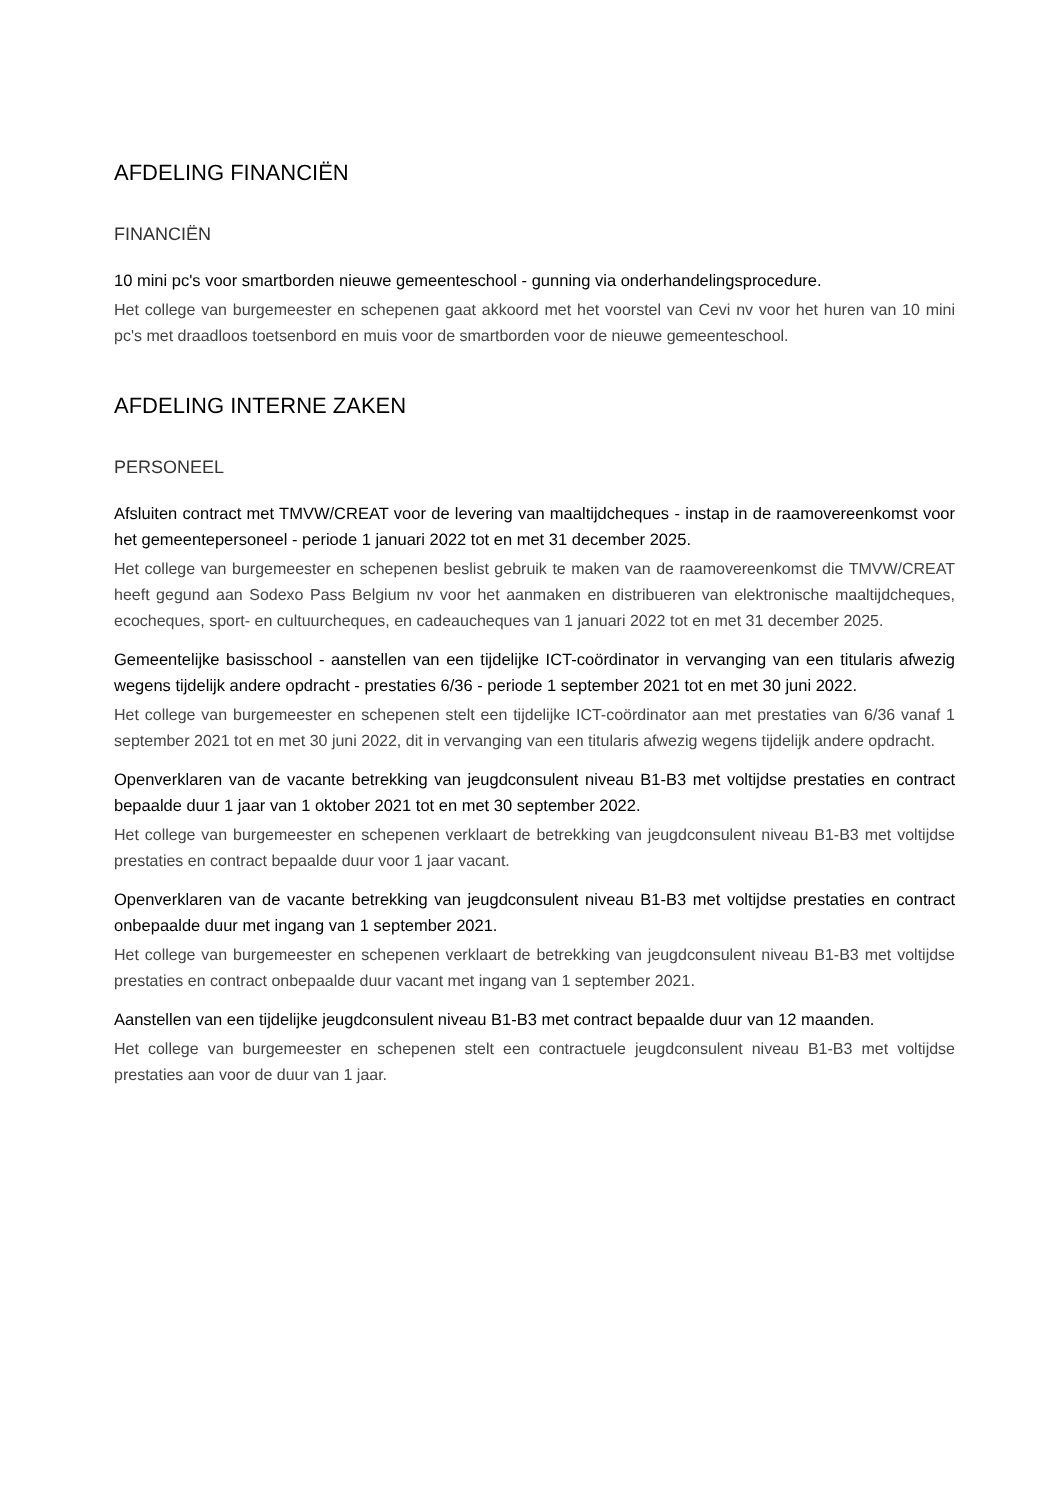AFDELING FINANCIËN
FINANCIËN
10 mini pc's voor smartborden nieuwe gemeenteschool - gunning via onderhandelingsprocedure.
Het college van burgemeester en schepenen gaat akkoord met het voorstel van Cevi nv voor het huren van 10 mini pc's met draadloos toetsenbord en muis voor de smartborden voor de nieuwe gemeenteschool.
AFDELING INTERNE ZAKEN
PERSONEEL
Afsluiten contract met TMVW/CREAT voor de levering van maaltijdcheques - instap in de raamovereenkomst voor het gemeentepersoneel - periode 1 januari 2022 tot en met 31 december 2025.
Het college van burgemeester en schepenen beslist gebruik te maken van de raamovereenkomst die TMVW/CREAT heeft gegund aan Sodexo Pass Belgium nv voor het aanmaken en distribueren van elektronische maaltijdcheques, ecocheques, sport- en cultuurcheques, en cadeaucheques van 1 januari 2022 tot en met 31 december 2025.
Gemeentelijke basisschool - aanstellen van een tijdelijke ICT-coördinator in vervanging van een titularis afwezig wegens tijdelijk andere opdracht - prestaties 6/36 - periode 1 september 2021 tot en met 30 juni 2022.
Het college van burgemeester en schepenen stelt een tijdelijke ICT-coördinator aan met prestaties van 6/36 vanaf 1 september 2021 tot en met 30 juni 2022, dit in vervanging van een titularis afwezig wegens tijdelijk andere opdracht.
Openverklaren van de vacante betrekking van jeugdconsulent niveau B1-B3 met voltijdse prestaties en contract bepaalde duur 1 jaar van 1 oktober 2021 tot en met 30 september 2022.
Het college van burgemeester en schepenen verklaart de betrekking van jeugdconsulent niveau B1-B3 met voltijdse prestaties en contract bepaalde duur voor 1 jaar vacant.
Openverklaren van de vacante betrekking van jeugdconsulent niveau B1-B3 met voltijdse prestaties en contract onbepaalde duur met ingang van 1 september 2021.
Het college van burgemeester en schepenen verklaart de betrekking van jeugdconsulent niveau B1-B3 met voltijdse prestaties en contract onbepaalde duur vacant met ingang van 1 september 2021.
Aanstellen van een tijdelijke jeugdconsulent niveau B1-B3 met contract bepaalde duur van 12 maanden.
Het college van burgemeester en schepenen stelt een contractuele jeugdconsulent niveau B1-B3 met voltijdse prestaties aan voor de duur van 1 jaar.